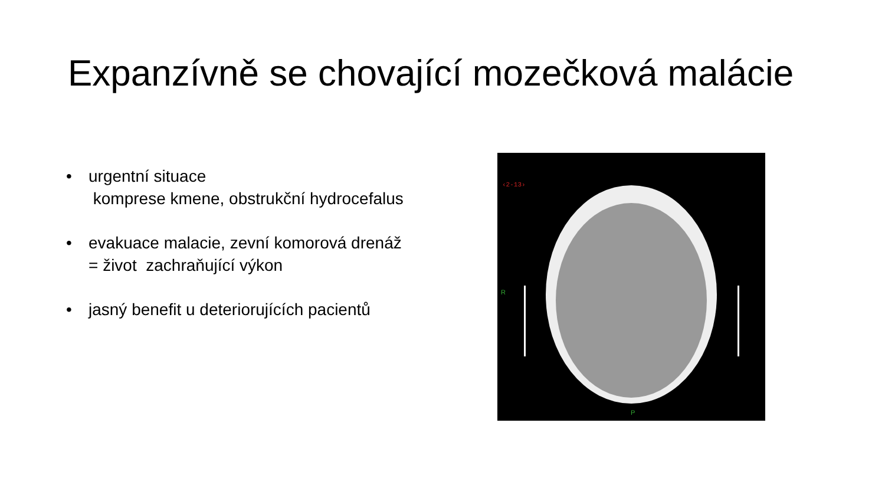Expanzívně se chovající mozečková malácie
• urgentní situace
komprese kmene, obstrukční hydrocefalus
• evakuace malacie, zevní komorová drenáž
= život zachraňující výkon
• jasný benefit u deteriorujících pacientů
‹2-13›
R
P